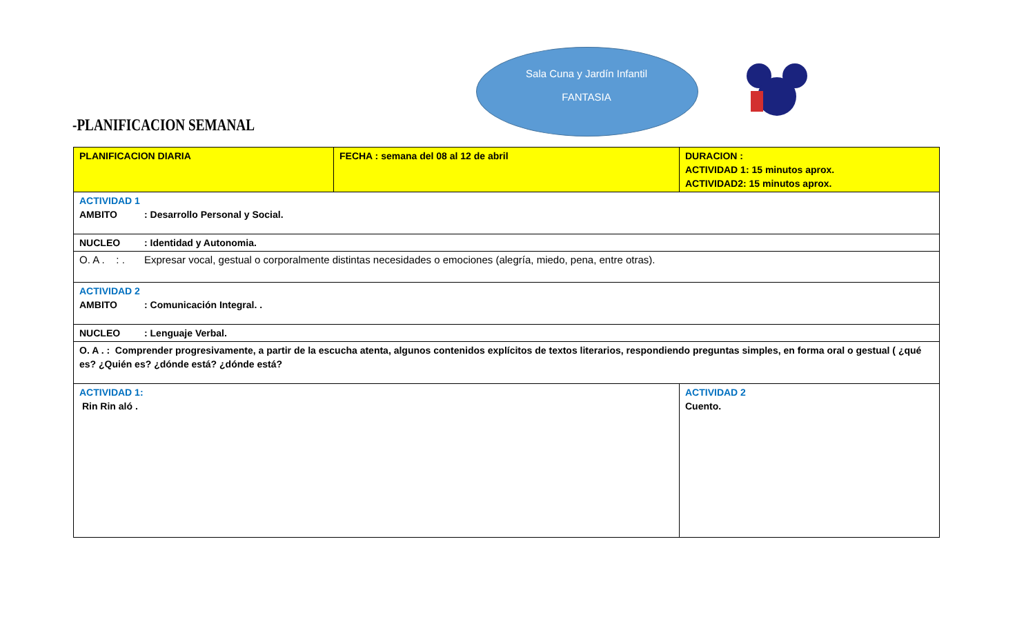Sala Cuna y Jardín Infantil
FANTASIA
-PLANIFICACION SEMANAL
| PLANIFICACION DIARIA | FECHA : semana del 08 al 12 de abril | | DURACION : ACTIVIDAD 1: 15 minutos aprox. ACTIVIDAD2: 15 minutos aprox. |
| ACTIVIDAD 1 AMBITO : Desarrollo Personal y Social. | | | |
| NUCLEO : Identidad y Autonomia. | | | |
| O. A . : . Expresar vocal, gestual o corporalmente distintas necesidades o emociones (alegría, miedo, pena, entre otras). | | | |
| ACTIVIDAD 2 AMBITO : Comunicación Integral. . | | | |
| NUCLEO : Lenguaje Verbal. | | | |
| O. A . : Comprender progresivamente, a partir de la escucha atenta, algunos contenidos explícitos de textos literarios, respondiendo preguntas simples, en forma oral o gestual ( ¿qué es? ¿Quién es? ¿dónde está? ¿dónde está? | | | |
| ACTIVIDAD 1: Rin Rin aló . | | ACTIVIDAD 2 Cuento. | |